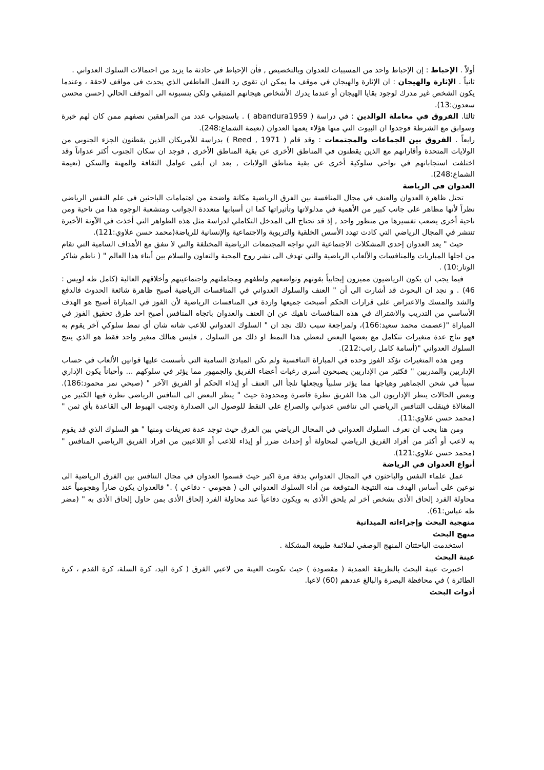أولاً . الإحباط : إن الإحباط واحد من المسببات للعدوان وبالتخصيص , فأن الإحباط في حادثة ما يزيد من احتمالات السلوك العدواني .
ثانياً . الإثارة والهيجان : ان الإثارة والهيجان في موقف ما يمكن ان تقوي رد الفعل العاطفي الذي يحدث في مواقف لاحقة ، وعندما يكون الشخص غير مدرك لوجود بقايا الهيجان أو عندما يدرك الأشخاص هيجانهم المتبقي ولكن ينسبونه الى الموقف الحالي (حسن محسن سعدون:13).
ثالثا. الفروق في معاملة الوالدين : في دراسة ( abandura1959 ) . باستجواب عدد من المراهقين نصفهم ممن كان لهم خبرة وسوابق مع الشرطة فوجدوا ان البيوت التي منها هؤلاء يعمها العدوان (نعيمة الشماع:248).
رابعاً . الفروق بين الجماعات والمجتمعات : وقد قام ( Reed , 1971 ) بدراسة للأمريكان الذين يقطنون الجزء الجنوبي من الولايات المتحدة وأقارانهم مع الذين يقطنون في المناطق الأخرى عن بقية المناطق الأخرى , فوجد ان سكان الجنوب أكثر عدواناً وقد اختلفت استجاباتهم في نواحي سلوكية أخرى عن بقية مناطق الولايات , بعد ان أبقى عوامل الثقافة والمهنة والسكن (نعيمة الشماع:248).
العدوان في الرياضة
تحتل ظاهرة العدوان والعنف في مجال المنافسة بين الفرق الرياضية مكانة واضحة من اهتمامات الباحثين في علم النفس الرياضي نظراً لأنها مظاهر على جانب كبير من الأهمية في مدلولاتها وتأثيراتها كما ان أسبابها متعددة الجوانب ومتشعبة الوجوه هذا من ناحية ومن ناحية أخرى يصعب تفسيرها من منظور واحد , إذ قد تحتاج الى المدخل التكاملي لدراسة مثل هذه الظواهر التي أخذت في الآونة الأخيرة تنتشر في المجال الرياضي التي كادت تهدد الأسس الخلقية والتربوية والاجتماعية والإنسانية للرياضة(محمد حسن علاوي:121).
حيث " يعد العدوان إحدى المشكلات الاجتماعية التي تواجه المجتمعات الرياضية المختلفة والتي لا تتفق مع الأهداف السامية التي تقام من اجلها المباريات والمنافسات والألعاب الرياضية والتي تهدف الى نشر روح المحبة والتعاون والسلام بين أبناء هذا العالم " ( ناظم شاكر الوتار:10) .
فيما يجب ان يكون الرياضيون مميزون إيجابياً بقوتهم وتواضعهم ولطفهم ومجاملتهم واجتماعيتهم وأخلاقهم العالية (كامل طه لويس : 46) . و نجد ان البحوث قد أشارت الى أن " العنف والسلوك العدواني في المنافسات الرياضية أصبح ظاهرة شائعة الحدوث فالدفع والشد والمسك والاعتراض على قرارات الحكم أصبحت جميعها واردة في المنافسات الرياضية لأن الفوز في المباراة أصبح هو الهدف الأساسي من التدريب والاشتراك في هذه المنافسات ناهيك عن ان العنف والعدوان باتجاه المنافس أصبح احد طرق تحقيق الفوز في المباراة "(عصمت محمد سعيد:166)، ولمراجعة سبب ذلك نجد ان " السلوك العدواني للاعب شانه شان أي نمط سلوكي آخر يقوم به فهو نتاج عدة متغيرات تتكامل مع بعضها البعض لتعطي هذا النمط او ذلك من السلوك , فليس هنالك متغير واحد فقط هو الذي ينتج السلوك العدواني "(أسامة كامل راتب:212).
ومن هذه المتغيرات تؤكد الفوز وحده في المباراة التنافسية ولم تكن المبادئ السامية التي تأسست عليها قوانين الألعاب في حساب الإداريين والمدربين " فكثير من الإداريين يصبحون أسرى رغبات أعضاء الفريق والجمهور مما يؤثر في سلوكهم ... وأحياناً يكون الإداري سبباً في شحن الجماهير وهياجها مما يؤثر سلبياً ويجعلها تلجأ الى العنف أو إيذاء الحكم أو الفريق الآخر " (صبحي نمر محمود:186). وبعض الحالات ينظر الإداريون الى هذا الفريق نظرة قاصرة ومحدودة حيث " ينظر البعض الى التنافس الرياضي نظرة فيها الكثير من المغالاة فينقلب التنافس الرياضي الى تنافس عدواني والصراع على النقط للوصول الى الصدارة وتجنب الهبوط الى القاعدة بأي ثمن " (محمد حسن علاوي:11).
ومن هنا يجب ان نعرف السلوك العدواني في المجال الرياضي بين الفرق حيث توجد عدة تعريفات ومنها " هو السلوك الذي قد يقوم به لاعب أو أكثر من أفراد الفريق الرياضي لمحاولة أو إحداث ضرر أو إيذاء للاعب أو اللاعبين من افراد الفريق الرياضي المنافس " (محمد حسن علاوي:121).
أنواع العدوان في الرياضة
عمل علماء النفس والباحثون في المجال العدواني بدقة مرة اكبر حيث قسموا العدوان في مجال التنافس بين الفرق الرياضية الى نوعين على أساس الهدف منه النتيجة المتوقعة من أداء السلوك العدواني الى ( هجومي - دفاعي ) ." فالعدوان يكون ضاراً وهجومياً عند محاولة الفرد إلحاق الأذى بشخص آخر لم يلحق الأذى به ويكون دفاعياً عند محاولة الفرد إلحاق الأذى بمن حاول إلحاق الأذى به " (مضر طه عباس:61).
منهجية البحث وإجراءاته الميدانية
منهج البحث
استخدمت الباحثتان المنهج الوصفي لملائمة طبيعة المشكلة .
عينة البحث
اختيرت عينة البحث بالطريقة العمدية ( مقصودة ) حيث تكونت العينة من لاعبي الفرق ( كرة اليد، كرة السلة، كرة القدم ، كرة الطائرة ) في محافظة البصرة والبالغ عددهم (60) لاعبا.
أدوات البحث